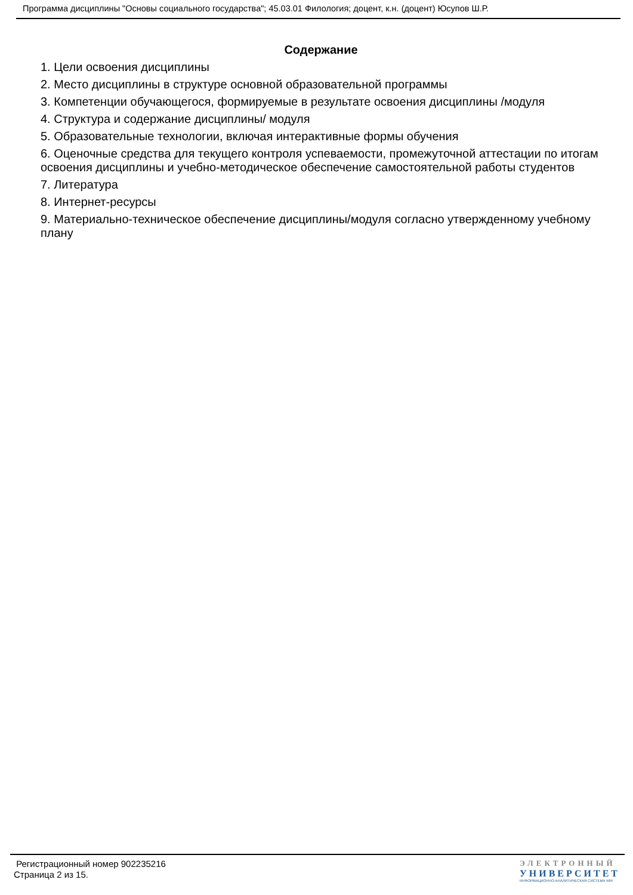Программа дисциплины "Основы социального государства"; 45.03.01 Филология; доцент, к.н. (доцент) Юсупов Ш.Р.
Содержание
1. Цели освоения дисциплины
2. Место дисциплины в структуре основной образовательной программы
3. Компетенции обучающегося, формируемые в результате освоения дисциплины /модуля
4. Структура и содержание дисциплины/ модуля
5. Образовательные технологии, включая интерактивные формы обучения
6. Оценочные средства для текущего контроля успеваемости, промежуточной аттестации по итогам освоения дисциплины и учебно-методическое обеспечение самостоятельной работы студентов
7. Литература
8. Интернет-ресурсы
9. Материально-техническое обеспечение дисциплины/модуля согласно утвержденному учебному плану
Регистрационный номер 902235216
Страница 2 из 15.
ЭЛЕКТРОННЫЙ
УНИВЕРСИТЕТ
ИНФОРМАЦИОННО-АНАЛИТИЧЕСКАЯ СИСТЕМА КФУ